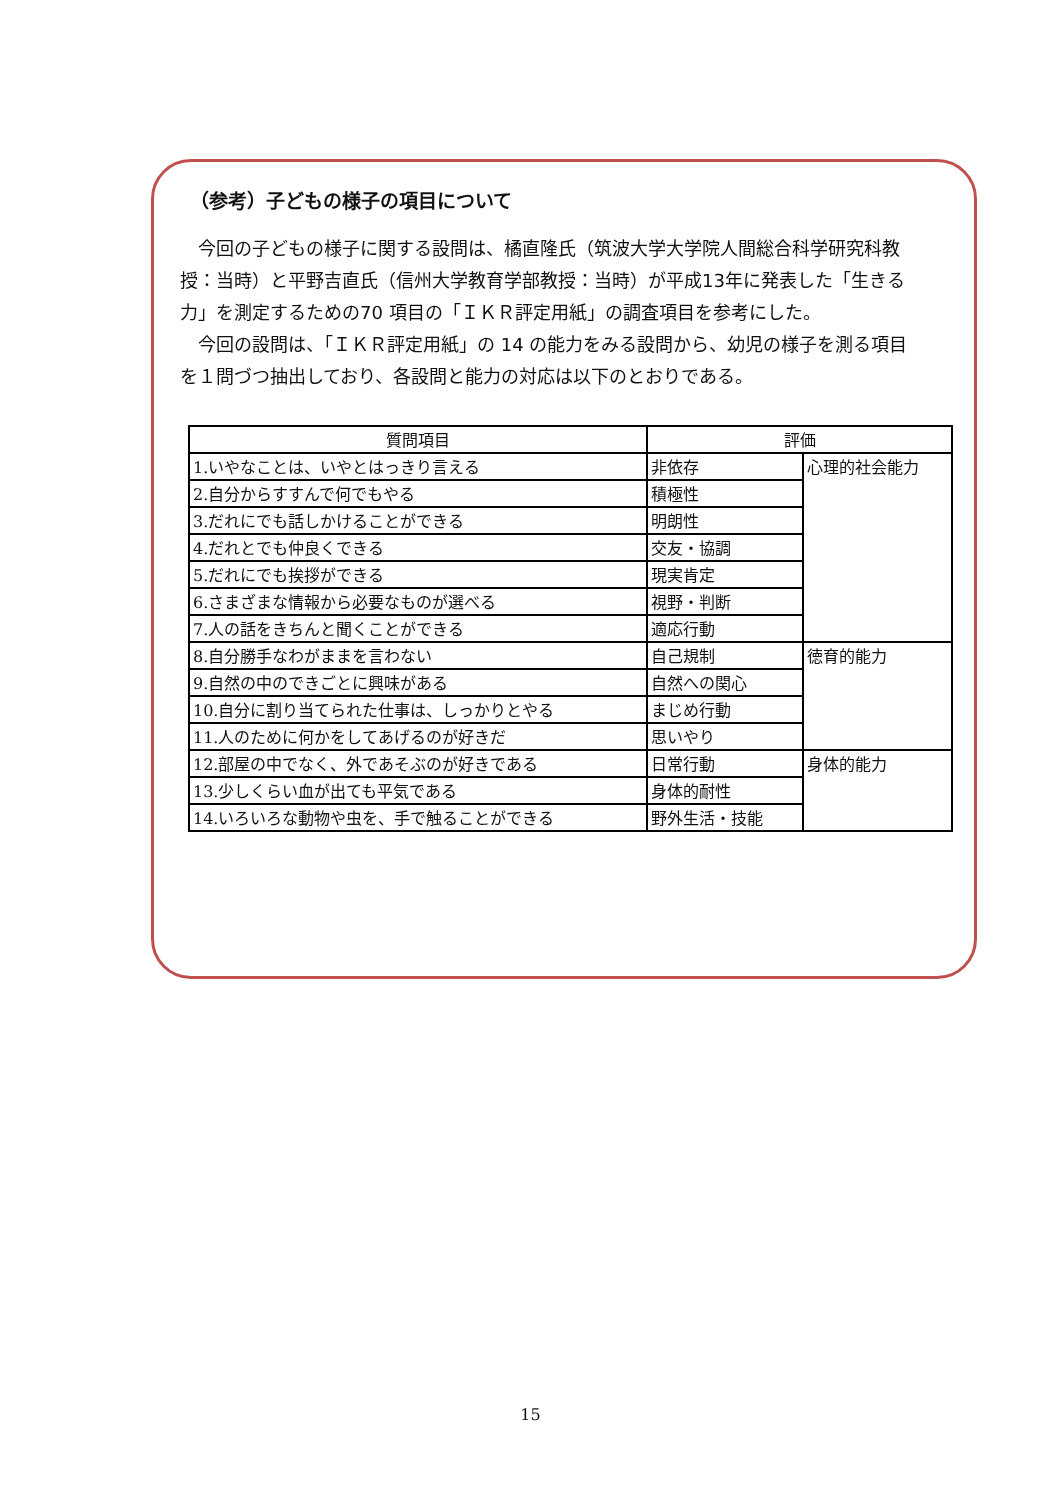（参考）子どもの様子の項目について
今回の子どもの様子に関する設問は、橘直隆氏（筑波大学大学院人間総合科学研究科教授：当時）と平野吉直氏（信州大学教育学部教授：当時）が平成13年に発表した「生きる力」を測定するための70 項目の「ＩＫＲ評定用紙」の調査項目を参考にした。
今回の設問は、「ＩＫＲ評定用紙」の 14 の能力をみる設問から、幼児の様子を測る項目を１問づつ抽出しており、各設問と能力の対応は以下のとおりである。
| 質問項目 | 評価 | |
| --- | --- | --- |
| 1.いやなことは、いやとはっきり言える | 非依存 | 心理的社会能力 |
| 2.自分からすすんで何でもやる | 積極性 | |
| 3.だれにでも話しかけることができる | 明朗性 | |
| 4.だれとでも仲良くできる | 交友・協調 | |
| 5.だれにでも挨拶ができる | 現実肯定 | |
| 6.さまざまな情報から必要なものが選べる | 視野・判断 | |
| 7.人の話をきちんと聞くことができる | 適応行動 | |
| 8.自分勝手なわがままを言わない | 自己規制 | 徳育的能力 |
| 9.自然の中のできごとに興味がある | 自然への関心 | |
| 10.自分に割り当てられた仕事は、しっかりとやる | まじめ行動 | |
| 11.人のために何かをしてあげるのが好きだ | 思いやり | |
| 12.部屋の中でなく、外であそぶのが好きである | 日常行動 | 身体的能力 |
| 13.少しくらい血が出ても平気である | 身体的耐性 | |
| 14.いろいろな動物や虫を、手で触ることができる | 野外生活・技能 | |
15